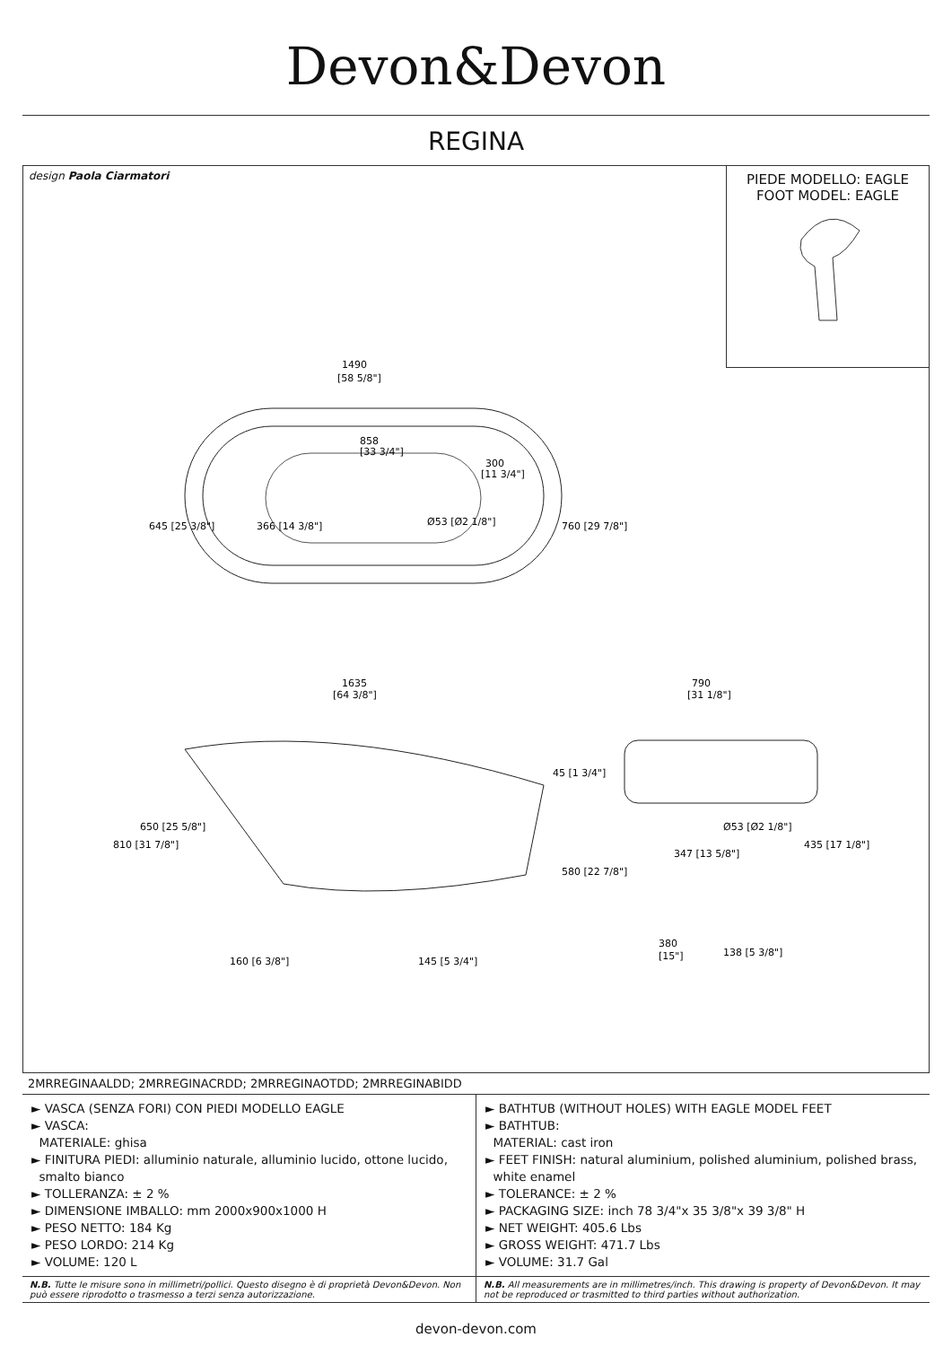Devon&Devon
REGINA
design Paola Ciarmatori
PIEDE MODELLO: EAGLE
FOOT MODEL: EAGLE
1490
[58 5/8"]
858
[33 3/4"]
300
[11 3/4"]
645 [25 3/8"]
760 [29 7/8"]
366 [14 3/8"]
Ø53 [Ø2 1/8"]
1635
[64 3/8"]
810 [31 7/8"]
650 [25 5/8"]
45 [1 3/4"]
580 [22 7/8"]
160 [6 3/8"]
145 [5 3/4"]
790
[31 1/8"]
347 [13 5/8"]
Ø53 [Ø2 1/8"]
435 [17 1/8"]
380
[15"]
138 [5 3/8"]
2MRREGINAALDD; 2MRREGINACRDD; 2MRREGINAOTDD; 2MRREGINABIDD
► VASCA (SENZA FORI) CON PIEDI MODELLO EAGLE
► VASCA:
MATERIALE: ghisa
► FINITURA PIEDI: alluminio naturale, alluminio lucido, ottone lucido,
smalto bianco
► TOLLERANZA: ± 2 %
► DIMENSIONE IMBALLO: mm 2000x900x1000 H
► PESO NETTO: 184 Kg
► PESO LORDO: 214 Kg
► VOLUME: 120 L
► BATHTUB (WITHOUT HOLES) WITH EAGLE MODEL FEET
► BATHTUB:
MATERIAL: cast iron
► FEET FINISH: natural aluminium, polished aluminium, polished brass,
white enamel
► TOLERANCE: ± 2 %
► PACKAGING SIZE: inch 78 3/4"x 35 3/8"x 39 3/8" H
► NET WEIGHT: 405.6 Lbs
► GROSS WEIGHT: 471.7 Lbs
► VOLUME: 31.7 Gal
N.B. Tutte le misure sono in millimetri/pollici. Questo disegno è di proprietà Devon&Devon. Non può essere riprodotto o trasmesso a terzi senza autorizzazione.
N.B. All measurements are in millimetres/inch. This drawing is property of Devon&Devon. It may not be reproduced or trasmitted to third parties without authorization.
devon-devon.com